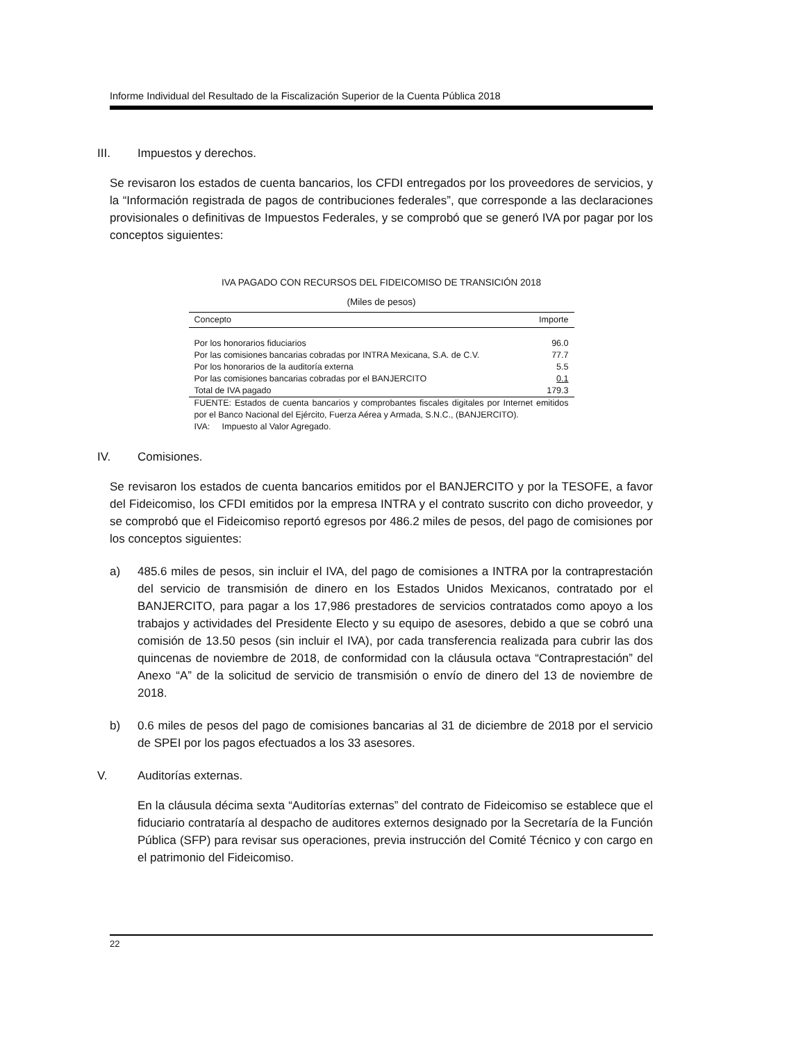Informe Individual del Resultado de la Fiscalización Superior de la Cuenta Pública 2018
III. Impuestos y derechos.
Se revisaron los estados de cuenta bancarios, los CFDI entregados por los proveedores de servicios, y la “Información registrada de pagos de contribuciones federales”, que corresponde a las declaraciones provisionales o definitivas de Impuestos Federales, y se comprobó que se generó IVA por pagar por los conceptos siguientes:
IVA PAGADO CON RECURSOS DEL FIDEICOMISO DE TRANSICIÓN 2018
(Miles de pesos)
| Concepto | Importe |
| --- | --- |
| Por los honorarios fiduciarios | 96.0 |
| Por las comisiones bancarias cobradas por INTRA Mexicana, S.A. de C.V. | 77.7 |
| Por los honorarios de la auditoría externa | 5.5 |
| Por las comisiones bancarias cobradas por el BANJERCITO | 0.1 |
| Total de IVA pagado | 179.3 |
FUENTE: Estados de cuenta bancarios y comprobantes fiscales digitales por Internet emitidos por el Banco Nacional del Ejército, Fuerza Aérea y Armada, S.N.C., (BANJERCITO).
IVA: Impuesto al Valor Agregado.
IV. Comisiones.
Se revisaron los estados de cuenta bancarios emitidos por el BANJERCITO y por la TESOFE, a favor del Fideicomiso, los CFDI emitidos por la empresa INTRA y el contrato suscrito con dicho proveedor, y se comprobó que el Fideicomiso reportó egresos por 486.2 miles de pesos, del pago de comisiones por los conceptos siguientes:
a) 485.6 miles de pesos, sin incluir el IVA, del pago de comisiones a INTRA por la contraprestación del servicio de transmisión de dinero en los Estados Unidos Mexicanos, contratado por el BANJERCITO, para pagar a los 17,986 prestadores de servicios contratados como apoyo a los trabajos y actividades del Presidente Electo y su equipo de asesores, debido a que se cobró una comisión de 13.50 pesos (sin incluir el IVA), por cada transferencia realizada para cubrir las dos quincenas de noviembre de 2018, de conformidad con la cláusula octava “Contraprestación” del Anexo “A” de la solicitud de servicio de transmisión o envío de dinero del 13 de noviembre de 2018.
b) 0.6 miles de pesos del pago de comisiones bancarias al 31 de diciembre de 2018 por el servicio de SPEI por los pagos efectuados a los 33 asesores.
V. Auditorías externas.
En la cláusula décima sexta “Auditorías externas” del contrato de Fideicomiso se establece que el fiduciario contrataría al despacho de auditores externos designado por la Secretaría de la Función Pública (SFP) para revisar sus operaciones, previa instrucción del Comité Técnico y con cargo en el patrimonio del Fideicomiso.
22